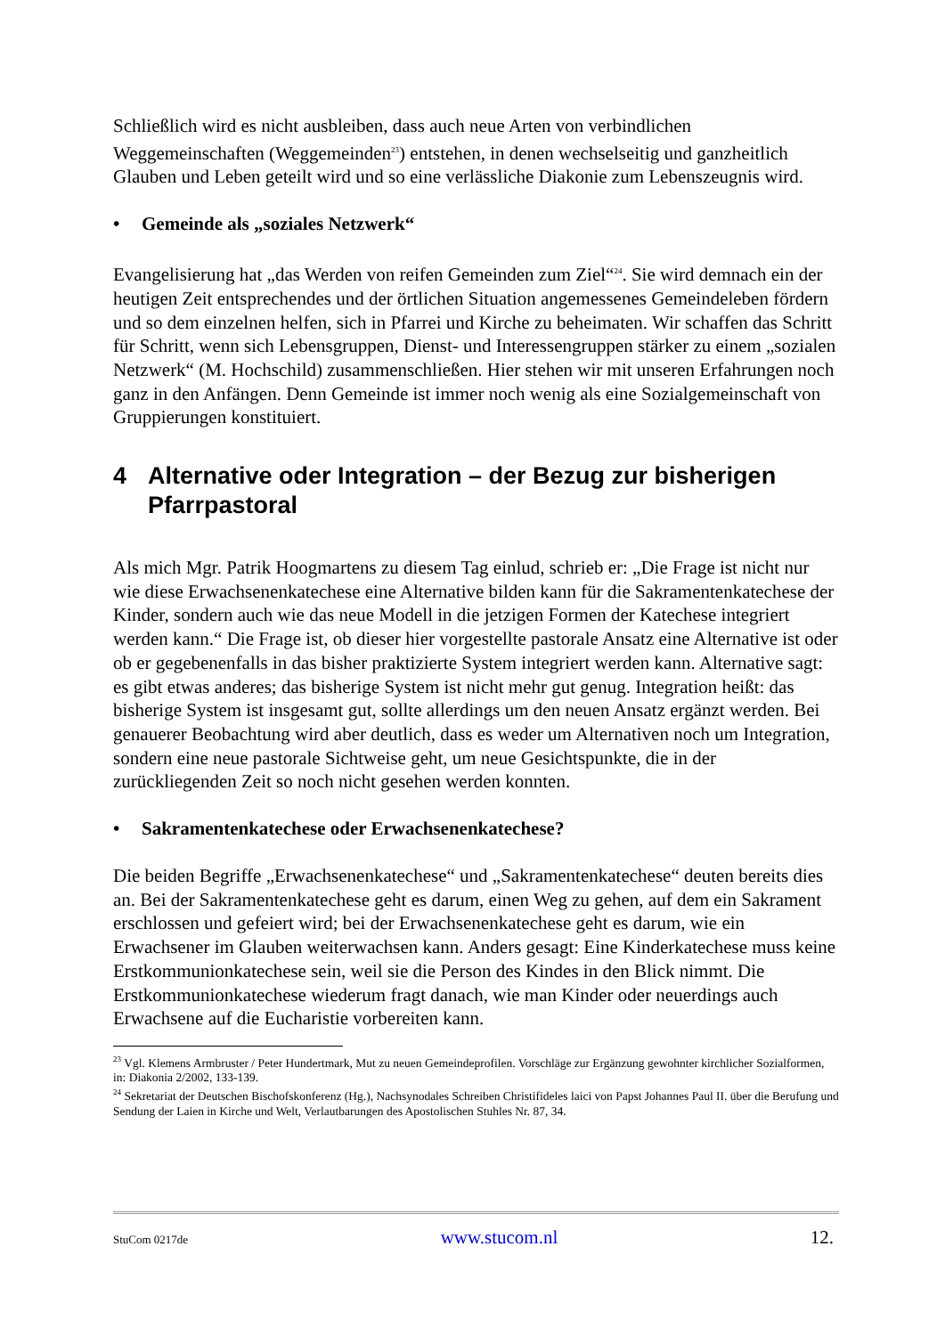Schließlich wird es nicht ausbleiben, dass auch neue Arten von verbindlichen Weggemeinschaften (Weggemeinden<sup>23</sup>) entstehen, in denen wechselseitig und ganzheitlich Glauben und Leben geteilt wird und so eine verlässliche Diakonie zum Lebenszeugnis wird.
• Gemeinde als „soziales Netzwerk“
Evangelisierung hat „das Werden von reifen Gemeinden zum Ziel“<sup>24</sup>. Sie wird demnach ein der heutigen Zeit entsprechendes und der örtlichen Situation angemessenes Gemeindeleben fördern und so dem einzelnen helfen, sich in Pfarrei und Kirche zu beheimaten. Wir schaffen das Schritt für Schritt, wenn sich Lebensgruppen, Dienst- und Interessengruppen stärker zu einem „sozialen Netzwerk“ (M. Hochschild) zusammenschließen. Hier stehen wir mit unseren Erfahrungen noch ganz in den Anfängen. Denn Gemeinde ist immer noch wenig als eine Sozialgemeinschaft von Gruppierungen konstituiert.
4 Alternative oder Integration – der Bezug zur bisherigen Pfarrpastoral
Als mich Mgr. Patrik Hoogmartens zu diesem Tag einlud, schrieb er: „Die Frage ist nicht nur wie diese Erwachsenenkatechese eine Alternative bilden kann für die Sakramentenkatechese der Kinder, sondern auch wie das neue Modell in die jetzigen Formen der Katechese integriert werden kann.“ Die Frage ist, ob dieser hier vorgestellte pastorale Ansatz eine Alternative ist oder ob er gegebenenfalls in das bisher praktizierte System integriert werden kann. Alternative sagt: es gibt etwas anderes; das bisherige System ist nicht mehr gut genug. Integration heißt: das bisherige System ist insgesamt gut, sollte allerdings um den neuen Ansatz ergänzt werden. Bei genauerer Beobachtung wird aber deutlich, dass es weder um Alternativen noch um Integration, sondern eine neue pastorale Sichtweise geht, um neue Gesichtspunkte, die in der zurückliegenden Zeit so noch nicht gesehen werden konnten.
• Sakramentenkatechese oder Erwachsenenkatechese?
Die beiden Begriffe „Erwachsenenkatechese“ und „Sakramentenkatechese“ deuten bereits dies an. Bei der Sakramentenkatechese geht es darum, einen Weg zu gehen, auf dem ein Sakrament erschlossen und gefeiert wird; bei der Erwachsenenkatechese geht es darum, wie ein Erwachsener im Glauben weiterwachsen kann. Anders gesagt: Eine Kinderkatechese muss keine Erstkommunionkatechese sein, weil sie die Person des Kindes in den Blick nimmt. Die Erstkommunionkatechese wiederum fragt danach, wie man Kinder oder neuerdings auch Erwachsene auf die Eucharistie vorbereiten kann.
<sup>23</sup> Vgl. Klemens Armbruster / Peter Hundertmark, Mut zu neuen Gemeindeprofilen. Vorschläge zur Ergänzung gewohnter kirchlicher Sozialformen, in: Diakonia 2/2002, 133-139.
<sup>24</sup> Sekretariat der Deutschen Bischofskonferenz (Hg.), Nachsynodales Schreiben Christifideles laici von Papst Johannes Paul II. über die Berufung und Sendung der Laien in Kirche und Welt, Verlautbarungen des Apostolischen Stuhles Nr. 87, 34.
StuCom 0217de www.stucom.nl 12.